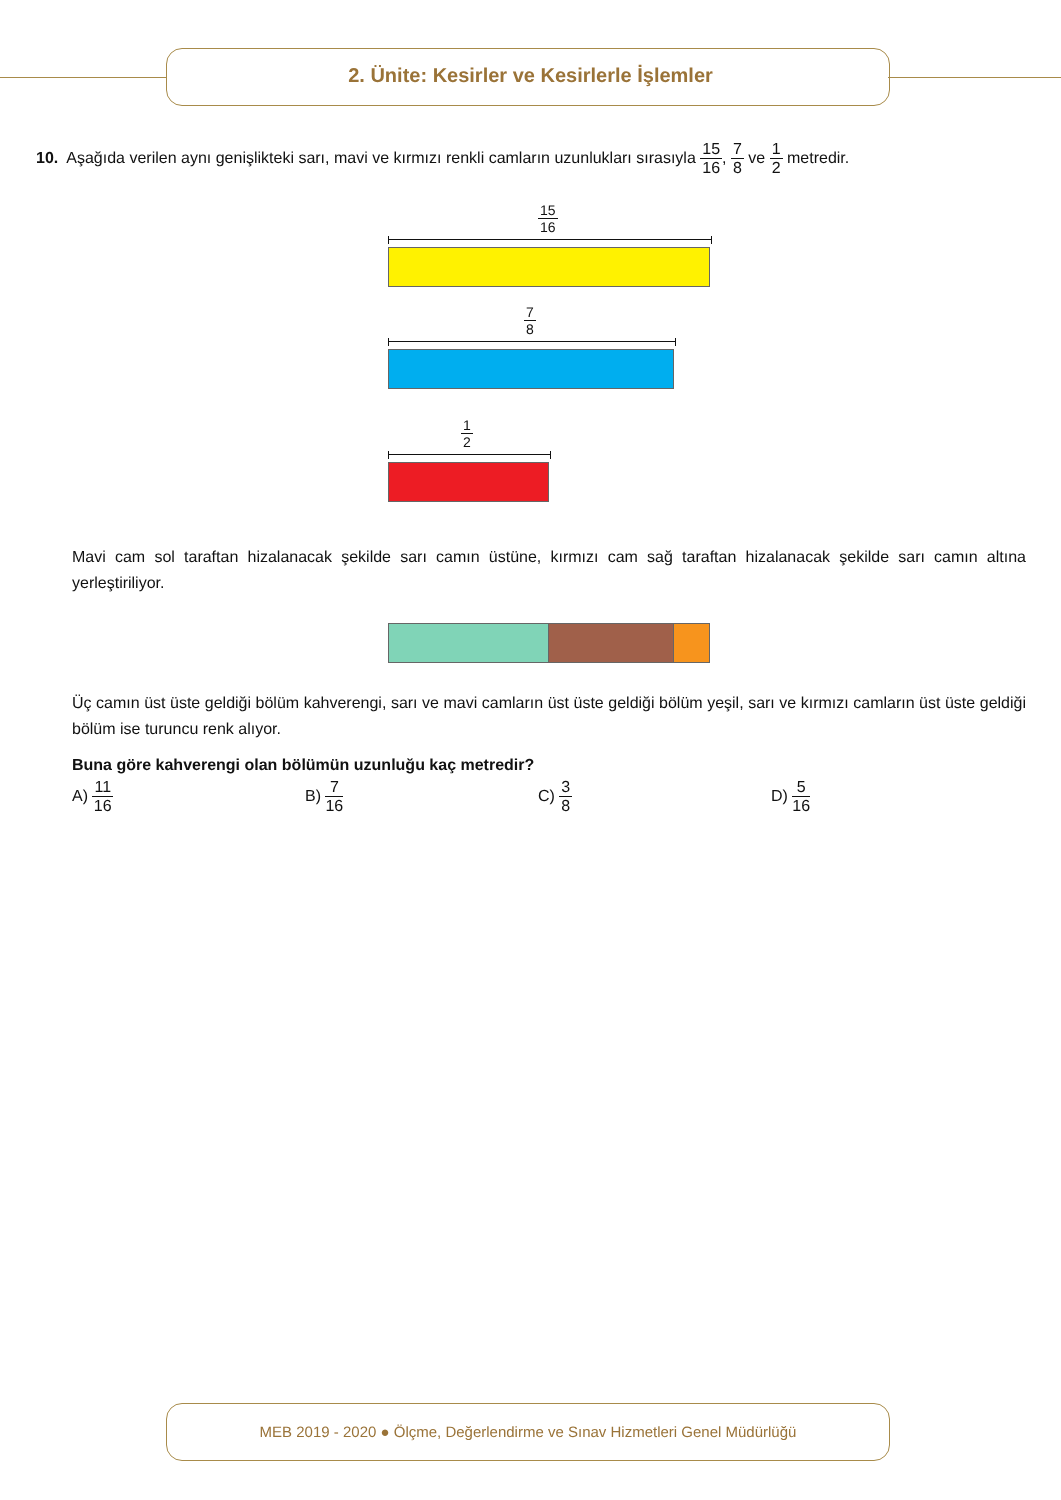2. Ünite: Kesirler ve Kesirlerle İşlemler
10. Aşağıda verilen aynı genişlikteki sarı, mavi ve kırmızı renkli camların uzunlukları sırasıyla 15 16, 7 8 ve 1 2 metredir.
15 16
7 8
1 2
Mavi cam sol taraftan hizalanacak şekilde sarı camın üstüne, kırmızı cam sağ taraftan hizalanacak şekilde sarı camın altına yerleştiriliyor.
Üç camın üst üste geldiği bölüm kahverengi, sarı ve mavi camların üst üste geldiği bölüm yeşil, sarı ve kırmızı camların üst üste geldiği bölüm ise turuncu renk alıyor.
Buna göre kahverengi olan bölümün uzunluğu kaç metredir?
A) 11 16
B) 7 16
C) 3 8
D) 5 16
MEB 2019 - 2020 ● Ölçme, Değerlendirme ve Sınav Hizmetleri Genel Müdürlüğü